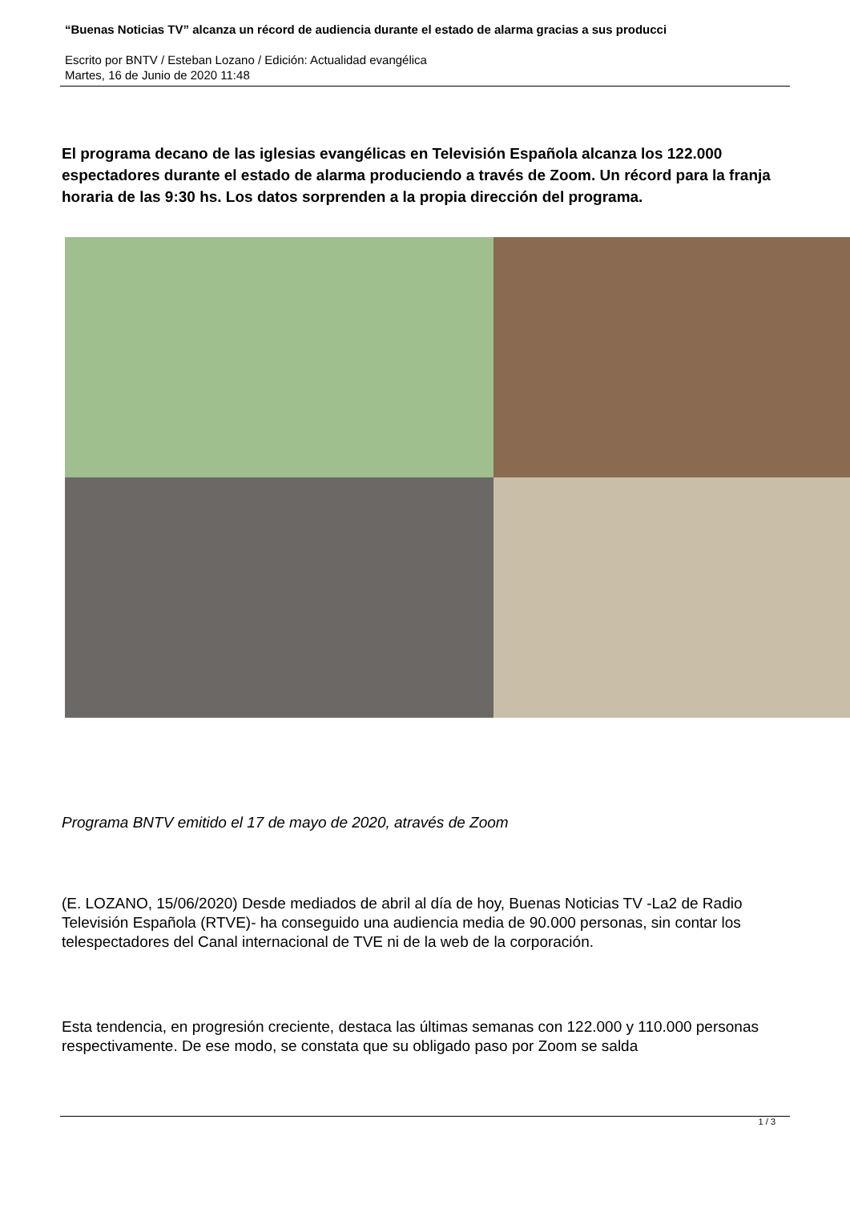“Buenas Noticias TV” alcanza un récord de audiencia durante el estado de alarma gracias a sus producci
Escrito por BNTV / Esteban Lozano / Edición: Actualidad evangélica
Martes, 16 de Junio de 2020 11:48
El programa decano de las iglesias evangélicas en Televisión Española alcanza los 122.000 espectadores durante el estado de alarma produciendo a través de Zoom. Un récord para la franja horaria de las 9:30 hs. Los datos sorprenden a la propia dirección del programa.
Programa BNTV emitido el 17 de mayo de 2020, através de Zoom
(E. LOZANO, 15/06/2020) Desde mediados de abril al día de hoy, Buenas Noticias TV -La2 de Radio Televisión Española (RTVE)- ha conseguido una audiencia media de 90.000 personas, sin contar los telespectadores del Canal internacional de TVE ni de la web de la corporación.
Esta tendencia, en progresión creciente, destaca las últimas semanas con 122.000 y 110.000 personas respectivamente. De ese modo, se constata que su obligado paso por Zoom se salda
1 / 3